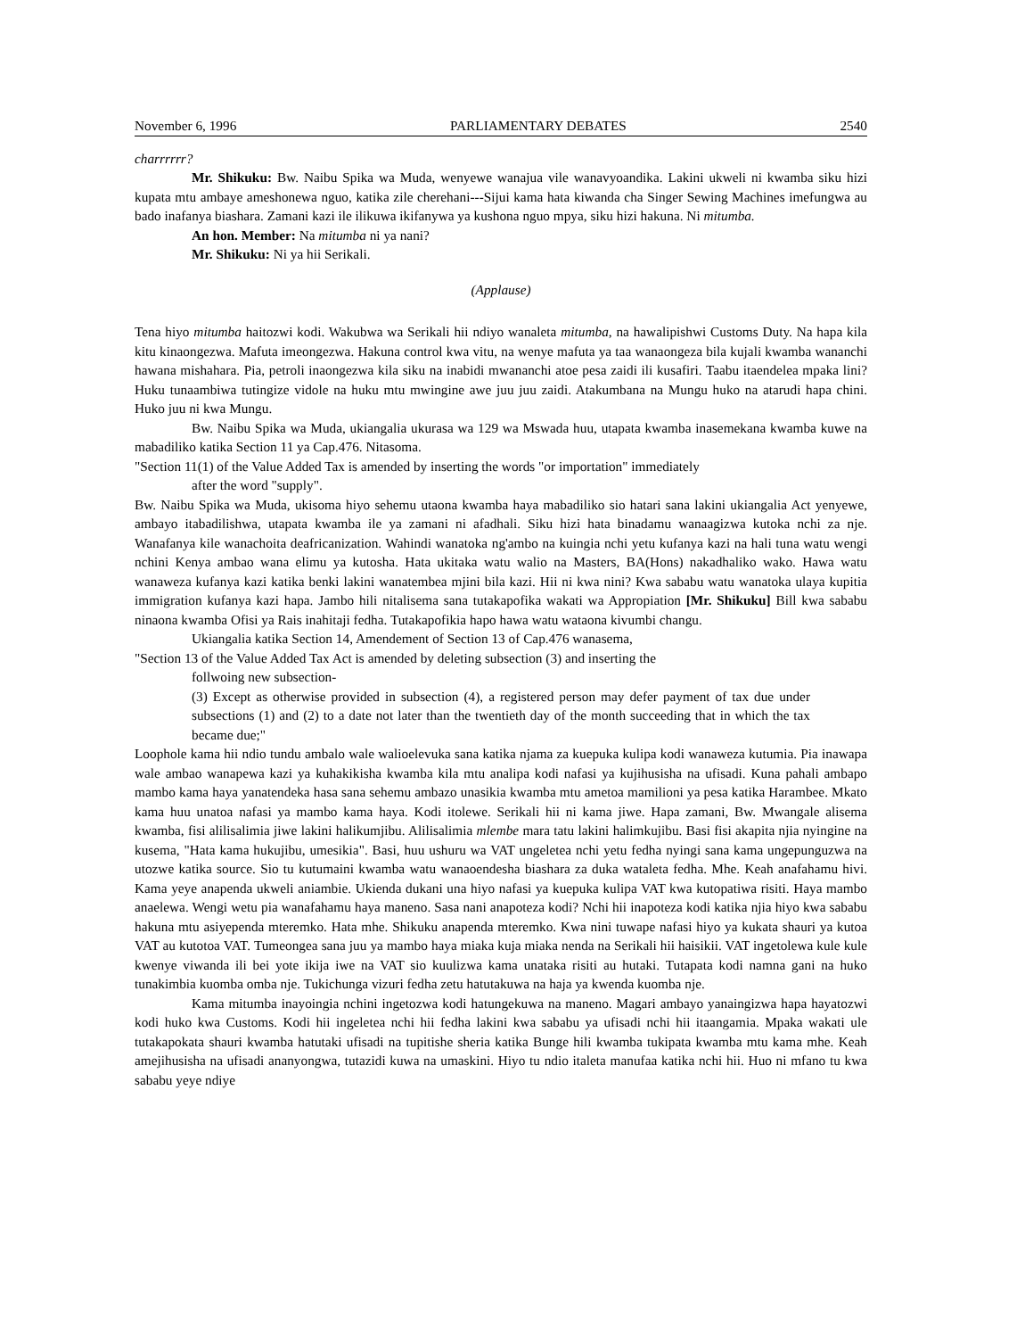November 6, 1996 PARLIAMENTARY DEBATES 2540
charrrrrr?
Mr. Shikuku: Bw. Naibu Spika wa Muda, wenyewe wanajua vile wanavyoandika. Lakini ukweli ni kwamba siku hizi kupata mtu ambaye ameshonewa nguo, katika zile cherehani---Sijui kama hata kiwanda cha Singer Sewing Machines imefungwa au bado inafanya biashara. Zamani kazi ile ilikuwa ikifanywa ya kushona nguo mpya, siku hizi hakuna. Ni mitumba.
An hon. Member: Na mitumba ni ya nani?
Mr. Shikuku: Ni ya hii Serikali.
(Applause)
Tena hiyo mitumba haitozwi kodi. Wakubwa wa Serikali hii ndiyo wanaleta mitumba, na hawalipishwi Customs Duty. Na hapa kila kitu kinaongezwa. Mafuta imeongezwa. Hakuna control kwa vitu, na wenye mafuta ya taa wanaongeza bila kujali kwamba wananchi hawana mishahara. Pia, petroli inaongezwa kila siku na inabidi mwananchi atoe pesa zaidi ili kusafiri. Taabu itaendelea mpaka lini? Huku tunaambiwa tutingize vidole na huku mtu mwingine awe juu juu zaidi. Atakumbana na Mungu huko na atarudi hapa chini. Huko juu ni kwa Mungu.
Bw. Naibu Spika wa Muda, ukiangalia ukurasa wa 129 wa Mswada huu, utapata kwamba inasemekana kwamba kuwe na mabadiliko katika Section 11 ya Cap.476. Nitasoma.
"Section 11(1) of the Value Added Tax is amended by inserting the words "or importation" immediately
after the word "supply".
Bw. Naibu Spika wa Muda, ukisoma hiyo sehemu utaona kwamba haya mabadiliko sio hatari sana lakini ukiangalia Act yenyewe, ambayo itabadilishwa, utapata kwamba ile ya zamani ni afadhali. Siku hizi hata binadamu wanaagizwa kutoka nchi za nje. Wanafanya kile wanachoita deafricanization. Wahindi wanatoka ng'ambo na kuingia nchi yetu kufanya kazi na hali tuna watu wengi nchini Kenya ambao wana elimu ya kutosha. Hata ukitaka watu walio na Masters, BA(Hons) nakadhaliko wako. Hawa watu wanaweza kufanya kazi katika benki lakini wanatembea mjini bila kazi. Hii ni kwa nini? Kwa sababu watu wanatoka ulaya kupitia immigration kufanya kazi hapa. Jambo hili nitalisema sana tutakapofika wakati wa Appropiation [Mr. Shikuku] Bill kwa sababu ninaona kwamba Ofisi ya Rais inahitaji fedha. Tutakapofikia hapo hawa watu wataona kivumbi changu.
Ukiangalia katika Section 14, Amendement of Section 13 of Cap.476 wanasema,
"Section 13 of the Value Added Tax Act is amended by deleting subsection (3) and inserting the
follwoing new subsection-
(3) Except as otherwise provided in subsection (4), a registered person may defer payment of tax due under subsections (1) and (2) to a date not later than the twentieth day of the month succeeding that in which the tax became due;"
Loophole kama hii ndio tundu ambalo wale walioelevuka sana katika njama za kuepuka kulipa kodi wanaweza kutumia. Pia inawapa wale ambao wanapewa kazi ya kuhakikisha kwamba kila mtu analipa kodi nafasi ya kujihusisha na ufisadi. Kuna pahali ambapo mambo kama haya yanatendeka hasa sana sehemu ambazo unasikia kwamba mtu ametoa mamilioni ya pesa katika Harambee. Mkato kama huu unatoa nafasi ya mambo kama haya. Kodi itolewe. Serikali hii ni kama jiwe. Hapa zamani, Bw. Mwangale alisema kwamba, fisi alilisalimia jiwe lakini halikumjibu. Alilisalimia mlembe mara tatu lakini halimkujibu. Basi fisi akapita njia nyingine na kusema, "Hata kama hukujibu, umesikia". Basi, huu ushuru wa VAT ungeletea nchi yetu fedha nyingi sana kama ungepunguzwa na utozwe katika source. Sio tu kutumaini kwamba watu wanaoendesha biashara za duka wataleta fedha. Mhe. Keah anafahamu hivi. Kama yeye anapenda ukweli aniambie. Ukienda dukani una hiyo nafasi ya kuepuka kulipa VAT kwa kutopatiwa risiti. Haya mambo anaelewa. Wengi wetu pia wanafahamu haya maneno. Sasa nani anapoteza kodi? Nchi hii inapoteza kodi katika njia hiyo kwa sababu hakuna mtu asiyependa mteremko. Hata mhe. Shikuku anapenda mteremko. Kwa nini tuwape nafasi hiyo ya kukata shauri ya kutoa VAT au kutotoa VAT. Tumeongea sana juu ya mambo haya miaka kuja miaka nenda na Serikali hii haisikii. VAT ingetolewa kule kule kwenye viwanda ili bei yote ikija iwe na VAT sio kuulizwa kama unataka risiti au hutaki. Tutapata kodi namna gani na huko tunakimbia kuomba omba nje. Tukichunga vizuri fedha zetu hatutakuwa na haja ya kwenda kuomba nje.
Kama mitumba inayoingia nchini ingetozwa kodi hatungekuwa na maneno. Magari ambayo yanaingizwa hapa hayatozwi kodi huko kwa Customs. Kodi hii ingeletea nchi hii fedha lakini kwa sababu ya ufisadi nchi hii itaangamia. Mpaka wakati ule tutakapokata shauri kwamba hatutaki ufisadi na tupitishe sheria katika Bunge hili kwamba tukipata kwamba mtu kama mhe. Keah amejihusisha na ufisadi ananyongwa, tutazidi kuwa na umaskini. Hiyo tu ndio italeta manufaa katika nchi hii. Huo ni mfano tu kwa sababu yeye ndiye